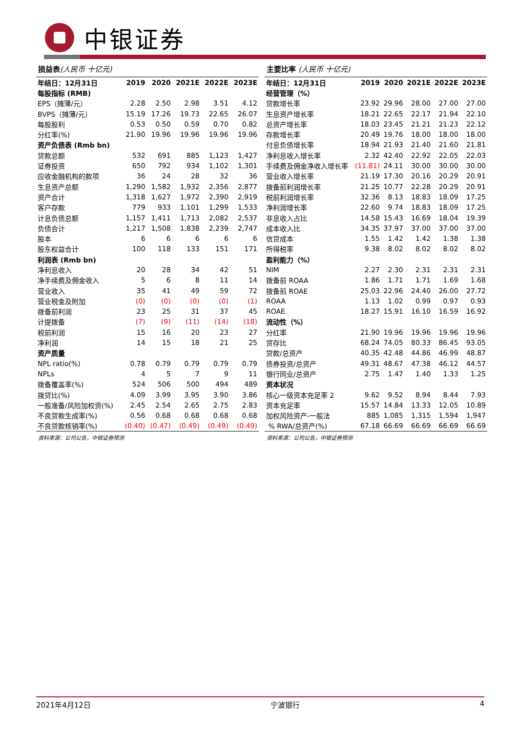中银证券
损益表(人民币 十亿元)
| 年结日：12月31日 | 2019 | 2020 | 2021E | 2022E | 2023E |
| --- | --- | --- | --- | --- | --- |
| 每股指标 (RMB) | | | | | |
| EPS（摊薄/元） | 2.28 | 2.50 | 2.98 | 3.51 | 4.12 |
| BVPS（摊薄/元） | 15.19 | 17.26 | 19.73 | 22.65 | 26.07 |
| 每股股利 | 0.53 | 0.50 | 0.59 | 0.70 | 0.82 |
| 分红率(%) | 21.90 | 19.96 | 19.96 | 19.96 | 19.96 |
| 资产负债表 (Rmb bn) | | | | | |
| 贷款总额 | 532 | 691 | 885 | 1,123 | 1,427 |
| 证券投资 | 650 | 792 | 934 | 1,102 | 1,301 |
| 应收金融机构的款项 | 36 | 24 | 28 | 32 | 36 |
| 生息资产总额 | 1,290 | 1,582 | 1,932 | 2,356 | 2,877 |
| 资产合计 | 1,318 | 1,627 | 1,972 | 2,390 | 2,919 |
| 客户存款 | 779 | 933 | 1,101 | 1,299 | 1,533 |
| 计息负债总额 | 1,157 | 1,411 | 1,713 | 2,082 | 2,537 |
| 负债合计 | 1,217 | 1,508 | 1,838 | 2,239 | 2,747 |
| 股本 | 6 | 6 | 6 | 6 | 6 |
| 股东权益合计 | 100 | 118 | 133 | 151 | 171 |
| 利润表 (Rmb bn) | | | | | |
| 净利息收入 | 20 | 28 | 34 | 42 | 51 |
| 净手续费及佣金收入 | 5 | 6 | 8 | 11 | 14 |
| 营业收入 | 35 | 41 | 49 | 59 | 72 |
| 营业税金及附加 | (0) | (0) | (0) | (0) | (1) |
| 拨备前利润 | 23 | 25 | 31 | 37 | 45 |
| 计提拨备 | (7) | (9) | (11) | (14) | (18) |
| 税前利润 | 15 | 16 | 20 | 23 | 27 |
| 净利润 | 14 | 15 | 18 | 21 | 25 |
| 资产质量 | | | | | |
| NPL ratio(%) | 0.78 | 0.79 | 0.79 | 0.79 | 0.79 |
| NPLs | 4 | 5 | 7 | 9 | 11 |
| 拨备覆盖率(%) | 524 | 506 | 500 | 494 | 489 |
| 拨贷比(%) | 4.09 | 3.99 | 3.95 | 3.90 | 3.86 |
| 一般准备/风险加权资(%) | 2.45 | 2.54 | 2.65 | 2.75 | 2.83 |
| 不良贷款生成率(%) | 0.56 | 0.68 | 0.68 | 0.68 | 0.68 |
| 不良贷款核销率(%) | (0.40) | (0.47) | (0.49) | (0.49) | (0.49) |
资料来源：公司公告，中银证券预测
主要比率 (人民币 十亿元)
| 年结日：12月31日 | 2019 | 2020 | 2021E | 2022E | 2023E |
| --- | --- | --- | --- | --- | --- |
| 经营管理（%） | | | | | |
| 贷款增长率 | 23.92 | 29.96 | 28.00 | 27.00 | 27.00 |
| 生息资产增长率 | 18.21 | 22.65 | 22.17 | 21.94 | 22.10 |
| 总资产增长率 | 18.03 | 23.45 | 21.21 | 21.23 | 22.12 |
| 存款增长率 | 20.49 | 19.76 | 18.00 | 18.00 | 18.00 |
| 付息负债增长率 | 18.94 | 21.93 | 21.40 | 21.60 | 21.81 |
| 净利息收入增长率 | 2.32 | 42.40 | 22.92 | 22.05 | 22.03 |
| 手续费及佣金净收入增长率 | (11.81) | 24.11 | 30.00 | 30.00 | 30.00 |
| 营业收入增长率 | 21.19 | 17.30 | 20.16 | 20.29 | 20.91 |
| 拨备前利润增长率 | 21.25 | 10.77 | 22.28 | 20.29 | 20.91 |
| 税前利润增长率 | 32.36 | 8.13 | 18.83 | 18.09 | 17.25 |
| 净利润增长率 | 22.60 | 9.74 | 18.83 | 18.09 | 17.25 |
| 非息收入占比 | 14.58 | 15.43 | 16.69 | 18.04 | 19.39 |
| 成本收入比 | 34.35 | 37.97 | 37.00 | 37.00 | 37.00 |
| 信贷成本 | 1.55 | 1.42 | 1.42 | 1.38 | 1.38 |
| 所得税率 | 9.38 | 8.02 | 8.02 | 8.02 | 8.02 |
| 盈利能力（%） | | | | | |
| NIM | 2.27 | 2.30 | 2.31 | 2.31 | 2.31 |
| 拨备前 ROAA | 1.86 | 1.71 | 1.71 | 1.69 | 1.68 |
| 拨备前 ROAE | 25.03 | 22.96 | 24.40 | 26.00 | 27.72 |
| ROAA | 1.13 | 1.02 | 0.99 | 0.97 | 0.93 |
| ROAE | 18.27 | 15.91 | 16.10 | 16.59 | 16.92 |
| 流动性（%） | | | | | |
| 分红率 | 21.90 | 19.96 | 19.96 | 19.96 | 19.96 |
| 贷存比 | 68.24 | 74.05 | 80.33 | 86.45 | 93.05 |
| 贷款/总资产 | 40.35 | 42.48 | 44.86 | 46.99 | 48.87 |
| 债券投资/总资产 | 49.31 | 48.67 | 47.38 | 46.12 | 44.57 |
| 银行同业/总资产 | 2.75 | 1.47 | 1.40 | 1.33 | 1.25 |
| 资本状况 | | | | | |
| 核心一级资本充足率 2 | 9.62 | 9.52 | 8.94 | 8.44 | 7.93 |
| 资本充足率 | 15.57 | 14.84 | 13.33 | 12.05 | 10.89 |
| 加权风险资产-一般法 | 885 | 1,085 | 1,315 | 1,594 | 1,947 |
| % RWA/总资产(%) | 67.18 | 66.69 | 66.69 | 66.69 | 66.69 |
资料来源：公司公告，中银证券预测
2021年4月12日 宁波银行 4